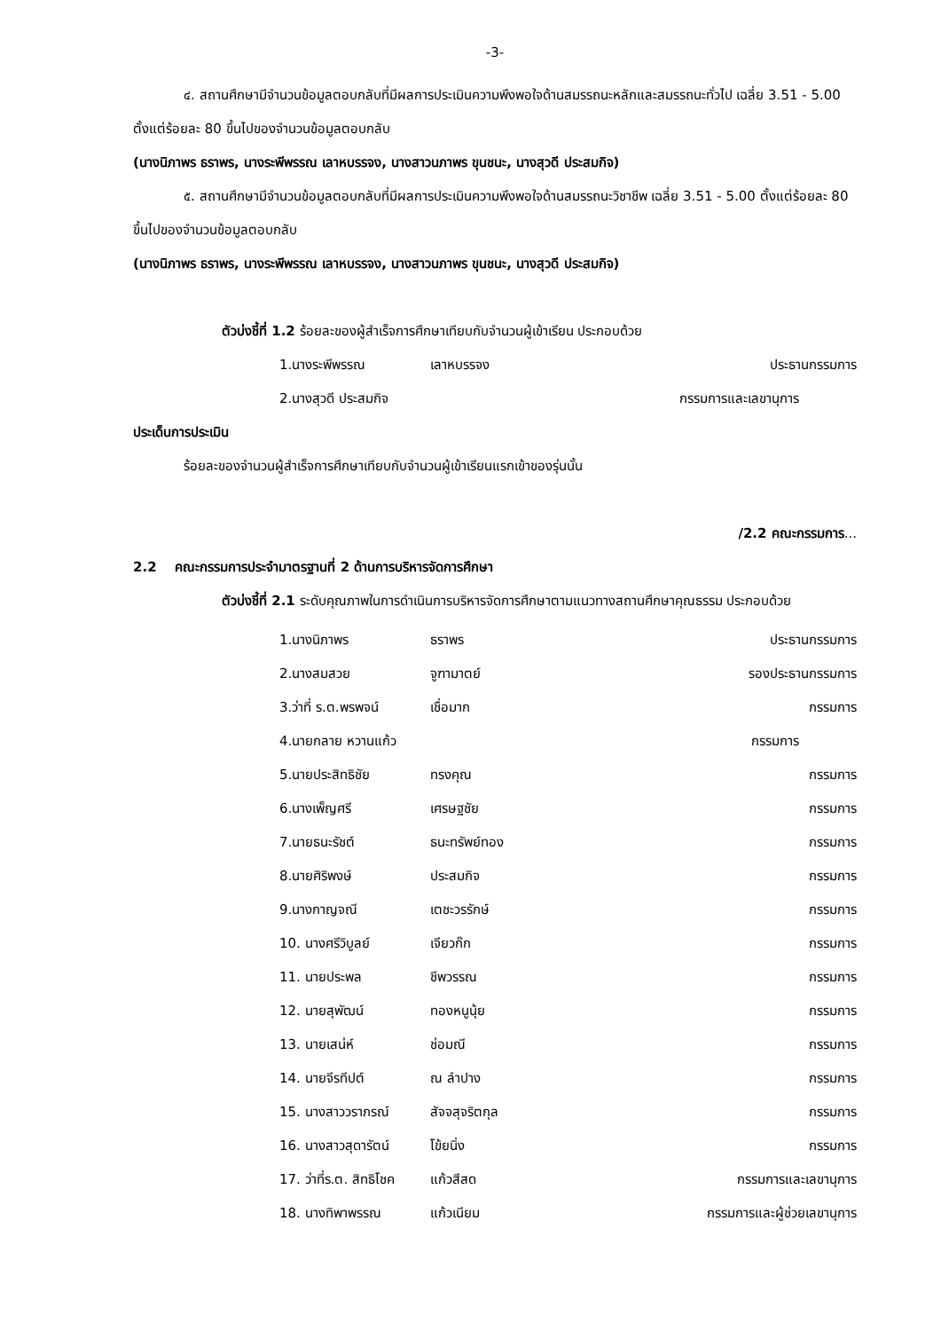-3-
๔. สถานศึกษามีจำนวนข้อมูลตอบกลับที่มีผลการประเมินความพึงพอใจด้านสมรรถนะหลักและสมรรถนะทั่วไป เฉลี่ย 3.51 - 5.00 ตั้งแต่ร้อยละ 80 ขึ้นไปของจำนวนข้อมูลตอบกลับ
(นางนิภาพร ธราพร, นางระพีพรรณ เลาหบรรจง, นางสาวนภาพร ขุนชนะ, นางสุวดี ประสมกิจ)
๕. สถานศึกษามีจำนวนข้อมูลตอบกลับที่มีผลการประเมินความพึงพอใจด้านสมรรถนะวิชาชีพ เฉลี่ย 3.51 - 5.00 ตั้งแต่ร้อยละ 80 ขึ้นไปของจำนวนข้อมูลตอบกลับ
(นางนิภาพร ธราพร, นางระพีพรรณ เลาหบรรจง, นางสาวนภาพร ขุนชนะ, นางสุวดี ประสมกิจ)
ตัวบ่งชี้ที่ 1.2 ร้อยละของผู้สำเร็จการศึกษาเทียบกับจำนวนผู้เข้าเรียน ประกอบด้วย
1.นางระพีพรรณ เลาหบรรจง ประธานกรรมการ
2.นางสุวดี ประสมกิจ กรรมการและเลขานุการ
ประเด็นการประเมิน
ร้อยละของจำนวนผู้สำเร็จการศึกษาเทียบกับจำนวนผู้เข้าเรียนแรกเข้าของรุ่นนั้น
/2.2 คณะกรรมการ...
2.2 คณะกรรมการประจำมาตรฐานที่ 2 ด้านการบริหารจัดการศึกษา
ตัวบ่งชี้ที่ 2.1 ระดับคุณภาพในการดำเนินการบริหารจัดการศึกษาตามแนวทางสถานศึกษาคุณธรรม ประกอบด้วย
1.นางนิภาพร ธราพร ประธานกรรมการ
2.นางสมสวย จูฑามาตย์ รองประธานกรรมการ
3.ว่าที่ ร.ต.พรพจน์ เชื่อมาก กรรมการ
4.นายกลาย หวานแก้ว กรรมการ
5.นายประสิทธิชัย ทรงคุณ กรรมการ
6.นางเพ็ญศรี เศรษฐชัย กรรมการ
7.นายธนะรัชต์ ธนะทรัพย์ทอง กรรมการ
8.นายศิริพงษ์ ประสมกิจ กรรมการ
9.นางกาญจณี เตชะวรรักษ์ กรรมการ
10. นางศรีวิบูลย์ เจียวก๊ก กรรมการ
11. นายประพล ชีพวรรณ กรรมการ
12. นายสุพัฒน์ ทองหนูนุ้ย กรรมการ
13. นายเสน่ห์ ช่อมณี กรรมการ
14. นายจีรทีปต์ ณ ลำปาง กรรมการ
15. นางสาววราภรณ์ สัจจสุจริตกุล กรรมการ
16. นางสาวสุดารัตน์ โข้ยนิ่ง กรรมการ
17. ว่าที่ร.ต. สิทธิโชค แก้วสีสด กรรมการและเลขานุการ
18. นางทิพาพรรณ แก้วเนียม กรรมการและผู้ช่วยเลขานุการ